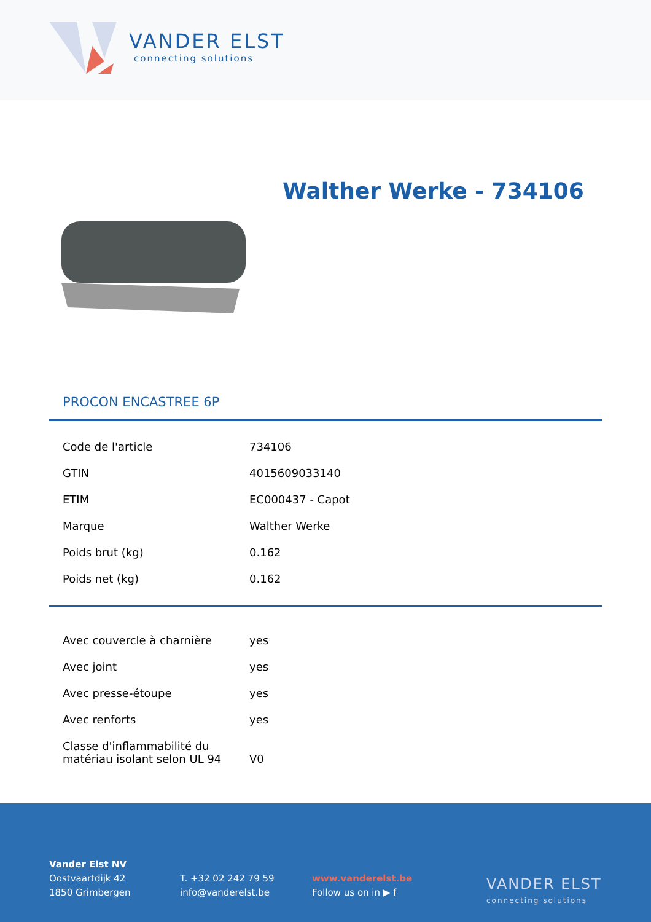VANDER ELST
connecting solutions
Walther Werke - 734106
PROCON ENCASTREE 6P
| Code de l'article | 734106 |
| GTIN | 4015609033140 |
| ETIM | EC000437 - Capot |
| Marque | Walther Werke |
| Poids brut (kg) | 0.162 |
| Poids net (kg) | 0.162 |
| Avec couvercle à charnière | yes |
| Avec joint | yes |
| Avec presse-étoupe | yes |
| Avec renforts | yes |
| Classe d'inflammabilité du matériau isolant selon UL 94 | V0 |
Vander Elst NV
Oostvaartdijk 42
1850 Grimbergen
T. +32 02 242 79 59
info@vanderelst.be
www.vanderelst.be
Follow us on in ▶ f
VANDER ELST
connecting solutions